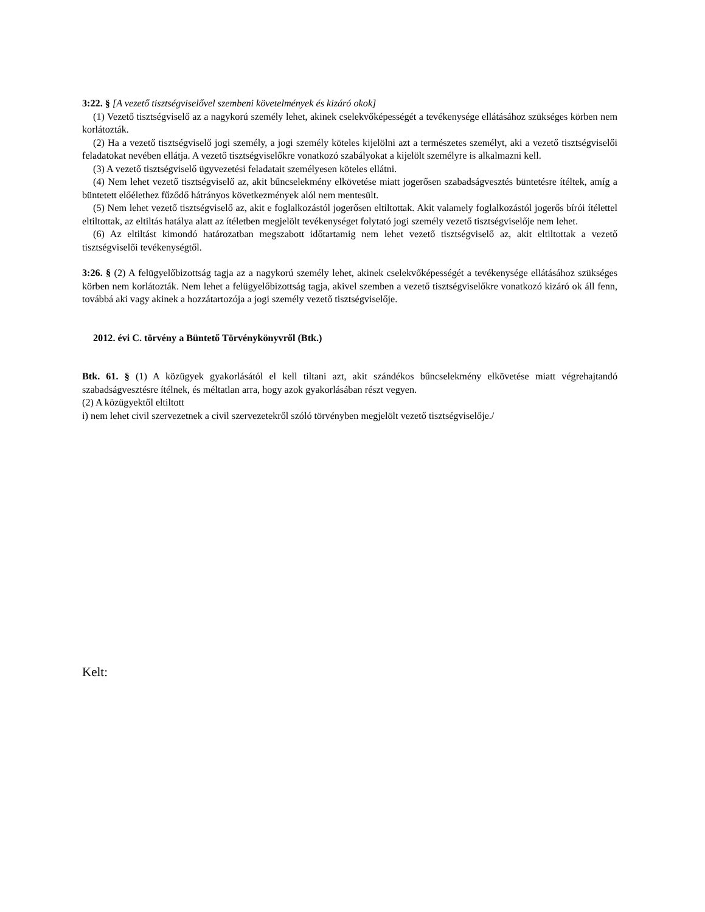3:22. § [A vezető tisztségviselővel szembeni követelmények és kizáró okok]
(1) Vezető tisztségviselő az a nagykorú személy lehet, akinek cselekvőképességét a tevékenysége ellátásához szükséges körben nem korlátozták.
(2) Ha a vezető tisztségviselő jogi személy, a jogi személy köteles kijelölni azt a természetes személyt, aki a vezető tisztségviselői feladatokat nevében ellátja. A vezető tisztségviselőkre vonatkozó szabályokat a kijelölt személyre is alkalmazni kell.
(3) A vezető tisztségviselő ügyvezetési feladatait személyesen köteles ellátni.
(4) Nem lehet vezető tisztségviselő az, akit bűncselekmény elkövetése miatt jogerősen szabadságvesztés büntetésre ítéltek, amíg a büntetett előélethez fűződő hátrányos következmények alól nem mentesült.
(5) Nem lehet vezető tisztségviselő az, akit e foglalkozástól jogerősen eltiltottak. Akit valamely foglalkozástól jogerős bírói ítélettel eltiltottak, az eltiltás hatálya alatt az ítéletben megjelölt tevékenységet folytató jogi személy vezető tisztségviselője nem lehet.
(6) Az eltiltást kimondó határozatban megszabott időtartamig nem lehet vezető tisztségviselő az, akit eltiltottak a vezető tisztségviselői tevékenységtől.
3:26. § (2) A felügyelőbizottság tagja az a nagykorú személy lehet, akinek cselekvőképességét a tevékenysége ellátásához szükséges körben nem korlátozták. Nem lehet a felügyelőbizottság tagja, akivel szemben a vezető tisztségviselőkre vonatkozó kizáró ok áll fenn, továbbá aki vagy akinek a hozzátartozója a jogi személy vezető tisztségviselője.
2012. évi C. törvény a Büntető Törvénykönyvről (Btk.)
Btk. 61. § (1) A közügyek gyakorlásától el kell tiltani azt, akit szándékos bűncselekmény elkövetése miatt végrehajtandó szabadságvesztésre ítélnek, és méltatlan arra, hogy azok gyakorlásában részt vegyen.
(2) A közügyektől eltiltott
i) nem lehet civil szervezetnek a civil szervezetekről szóló törvényben megjelölt vezető tisztségviselője./
Kelt: